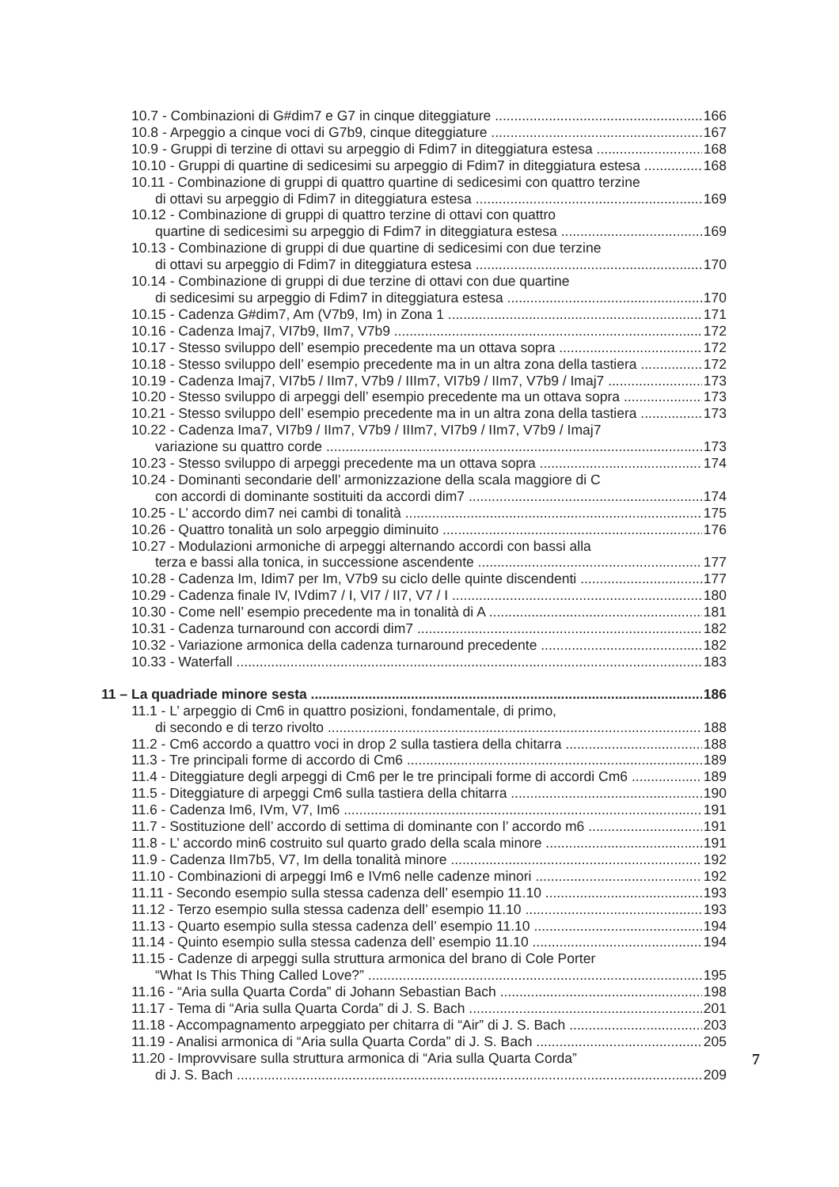10.7 - Combinazioni di G#dim7 e G7 in cinque diteggiature 166
10.8 - Arpeggio a cinque voci di G7b9, cinque diteggiature 167
10.9 - Gruppi di terzine di ottavi su arpeggio di Fdim7 in diteggiatura estesa 168
10.10 - Gruppi di quartine di sedicesimi su arpeggio di Fdim7 in diteggiatura estesa 168
10.11 - Combinazione di gruppi di quattro quartine di sedicesimi con quattro terzine
di ottavi su arpeggio di Fdim7 in diteggiatura estesa 169
10.12 - Combinazione di gruppi di quattro terzine di ottavi con quattro
quartine di sedicesimi su arpeggio di Fdim7 in diteggiatura estesa 169
10.13 - Combinazione di gruppi di due quartine di sedicesimi con due terzine
di ottavi su arpeggio di Fdim7 in diteggiatura estesa 170
10.14 - Combinazione di gruppi di due terzine di ottavi con due quartine
di sedicesimi su arpeggio di Fdim7 in diteggiatura estesa 170
10.15 - Cadenza G#dim7, Am (V7b9, Im) in Zona 1 171
10.16 - Cadenza Imaj7, VI7b9, IIm7, V7b9 172
10.17 - Stesso sviluppo dell’ esempio precedente ma un ottava sopra 172
10.18 - Stesso sviluppo dell’ esempio precedente ma in un altra zona della tastiera 172
10.19 - Cadenza Imaj7, VI7b5 / IIm7, V7b9 / IIIm7, VI7b9 / IIm7, V7b9 / Imaj7 173
10.20 - Stesso sviluppo di arpeggi dell’ esempio precedente ma un ottava sopra 173
10.21 - Stesso sviluppo dell’ esempio precedente ma in un altra zona della tastiera 173
10.22 - Cadenza Ima7, VI7b9 / IIm7, V7b9 / IIIm7, VI7b9 / IIm7, V7b9 / Imaj7
variazione su quattro corde 173
10.23 - Stesso sviluppo di arpeggi precedente ma un ottava sopra 174
10.24 - Dominanti secondarie dell’ armonizzazione della scala maggiore di C
con accordi di dominante sostituiti da accordi dim7 174
10.25 - L’ accordo dim7 nei cambi di tonalità 175
10.26 - Quattro tonalità un solo arpeggio diminuito 176
10.27 - Modulazioni armoniche di arpeggi alternando accordi con bassi alla
terza e bassi alla tonica, in successione ascendente 177
10.28 - Cadenza Im, Idim7 per Im, V7b9 su ciclo delle quinte discendenti 177
10.29 - Cadenza finale IV, IVdim7 / I, VI7 / II7, V7 / I 180
10.30 - Come nell’ esempio precedente ma in tonalità di A 181
10.31 - Cadenza turnaround con accordi dim7 182
10.32 - Variazione armonica della cadenza turnaround precedente 182
10.33 - Waterfall 183
11 – La quadriade minore sesta 186
11.1 - L’ arpeggio di Cm6 in quattro posizioni, fondamentale, di primo,
di secondo e di terzo rivolto 188
11.2 - Cm6 accordo a quattro voci in drop 2 sulla tastiera della chitarra 188
11.3 - Tre principali forme di accordo di Cm6 189
11.4 - Diteggiature degli arpeggi di Cm6 per le tre principali forme di accordi Cm6 189
11.5 - Diteggiature di arpeggi Cm6 sulla tastiera della chitarra 190
11.6 - Cadenza Im6, IVm, V7, Im6 191
11.7 - Sostituzione dell’ accordo di settima di dominante con l’ accordo m6 191
11.8 - L’ accordo min6 costruito sul quarto grado della scala minore 191
11.9 - Cadenza IIm7b5, V7, Im della tonalità minore 192
11.10 - Combinazioni di arpeggi Im6 e IVm6 nelle cadenze minori 192
11.11 - Secondo esempio sulla stessa cadenza dell’ esempio 11.10 193
11.12 - Terzo esempio sulla stessa cadenza dell’ esempio 11.10 193
11.13 - Quarto esempio sulla stessa cadenza dell’ esempio 11.10 194
11.14 - Quinto esempio sulla stessa cadenza dell’ esempio 11.10 194
11.15 - Cadenze di arpeggi sulla struttura armonica del brano di Cole Porter
“What Is This Thing Called Love?” 195
11.16 - “Aria sulla Quarta Corda” di Johann Sebastian Bach 198
11.17 - Tema di “Aria sulla Quarta Corda” di J. S. Bach 201
11.18 - Accompagnamento arpeggiato per chitarra di “Air” di J. S. Bach 203
11.19 - Analisi armonica di “Aria sulla Quarta Corda” di J. S. Bach 205
11.20 - Improvvisare sulla struttura armonica di “Aria sulla Quarta Corda”
di J. S. Bach 209
7